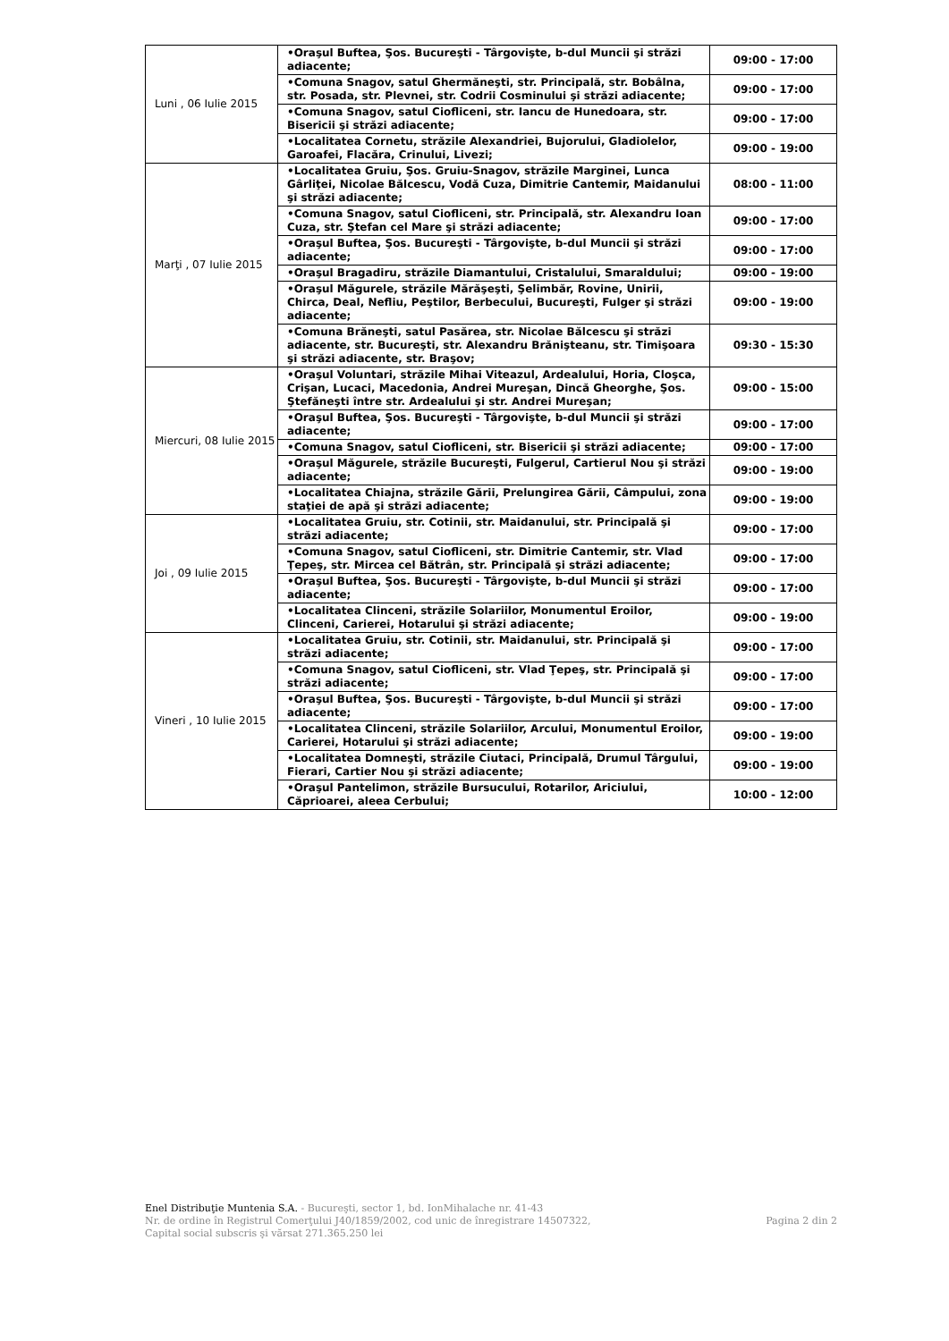| Luni , 06 Iulie 2015 | •Oraşul Buftea, Şos. Bucureşti - Târgovişte, b-dul Muncii şi străzi adiacente; | 09:00 - 17:00 |
| | •Comuna Snagov, satul Ghermăneşti, str. Principală, str. Bobâlna, str. Posada, str. Plevnei, str. Codrii Cosminului şi străzi adiacente; | 09:00 - 17:00 |
| | •Comuna Snagov, satul Ciofliceni, str. Iancu de Hunedoara, str. Bisericii şi străzi adiacente; | 09:00 - 17:00 |
| | •Localitatea Cornetu, străzile Alexandriei, Bujorului, Gladiolelor, Garoafei, Flacăra, Crinului, Livezi; | 09:00 - 19:00 |
| Marţi , 07 Iulie 2015 | •Localitatea Gruiu, Şos. Gruiu-Snagov, străzile Marginei, Lunca Gârliţei, Nicolae Bălcescu, Vodă Cuza, Dimitrie Cantemir, Maidanului şi străzi adiacente; | 08:00 - 11:00 |
| | •Comuna Snagov, satul Ciofliceni, str. Principală, str. Alexandru Ioan Cuza, str. Ştefan cel Mare şi străzi adiacente; | 09:00 - 17:00 |
| | •Oraşul Buftea, Şos. Bucureşti - Târgovişte, b-dul Muncii şi străzi adiacente; | 09:00 - 17:00 |
| | •Oraşul Bragadiru, străzile Diamantului, Cristalului, Smaraldului; | 09:00 - 19:00 |
| | •Oraşul Măgurele, străzile Mărăşeşti, Şelimbăr, Rovine, Unirii, Chirca, Deal, Nefliu, Peştilor, Berbecului, Bucureşti, Fulger şi străzi adiacente; | 09:00 - 19:00 |
| | •Comuna Brăneşti, satul Pasărea, str. Nicolae Bălcescu şi străzi adiacente, str. Bucureşti, str. Alexandru Brănişteanu, str. Timişoara şi străzi adiacente, str. Braşov; | 09:30 - 15:30 |
| Miercuri, 08 Iulie 2015 | •Oraşul Voluntari, străzile Mihai Viteazul, Ardealului, Horia, Cloşca, Crişan, Lucaci, Macedonia, Andrei Mureşan, Dincă Gheorghe, Şos. Ştefăneşti între str. Ardealului şi str. Andrei Mureşan; | 09:00 - 15:00 |
| | •Oraşul Buftea, Şos. Bucureşti - Târgovişte, b-dul Muncii şi străzi adiacente; | 09:00 - 17:00 |
| | •Comuna Snagov, satul Ciofliceni, str. Bisericii şi străzi adiacente; | 09:00 - 17:00 |
| | •Oraşul Măgurele, străzile Bucureşti, Fulgerul, Cartierul Nou şi străzi adiacente; | 09:00 - 19:00 |
| | •Localitatea Chiajna, străzile Gării, Prelungirea Gării, Câmpului, zona staţiei de apă şi străzi adiacente; | 09:00 - 19:00 |
| Joi , 09 Iulie 2015 | •Localitatea Gruiu, str. Cotinii, str. Maidanului, str. Principală şi străzi adiacente; | 09:00 - 17:00 |
| | •Comuna Snagov, satul Ciofliceni, str. Dimitrie Cantemir, str. Vlad Ţepeş, str. Mircea cel Bătrân, str. Principală şi străzi adiacente; | 09:00 - 17:00 |
| | •Oraşul Buftea, Şos. Bucureşti - Târgovişte, b-dul Muncii şi străzi adiacente; | 09:00 - 17:00 |
| | •Localitatea Clinceni, străzile Solariilor, Monumentul Eroilor, Clinceni, Carierei, Hotarului şi străzi adiacente; | 09:00 - 19:00 |
| Vineri , 10 Iulie 2015 | •Localitatea Gruiu, str. Cotinii, str. Maidanului, str. Principală şi străzi adiacente; | 09:00 - 17:00 |
| | •Comuna Snagov, satul Ciofliceni, str. Vlad Ţepeş, str. Principală şi străzi adiacente; | 09:00 - 17:00 |
| | •Oraşul Buftea, Şos. Bucureşti - Târgovişte, b-dul Muncii şi străzi adiacente; | 09:00 - 17:00 |
| | •Localitatea Clinceni, străzile Solariilor, Arcului, Monumentul Eroilor, Carierei, Hotarului şi străzi adiacente; | 09:00 - 19:00 |
| | •Localitatea Domneşti, străzile Ciutaci, Principală, Drumul Târgului, Fierari, Cartier Nou şi străzi adiacente; | 09:00 - 19:00 |
| | •Oraşul Pantelimon, străzile Bursucului, Rotarilor, Ariciului, Căprioarei, aleea Cerbului; | 10:00 - 12:00 |
Enel Distribuţie Muntenia S.A. - Bucureşti, sector 1, bd. IonMihalache nr. 41-43
Nr. de ordine în Registrul Comerţului J40/1859/2002, cod unic de înregistrare 14507322,
Capital social subscris şi vărsat 271.365.250 lei
Pagina 2 din 2